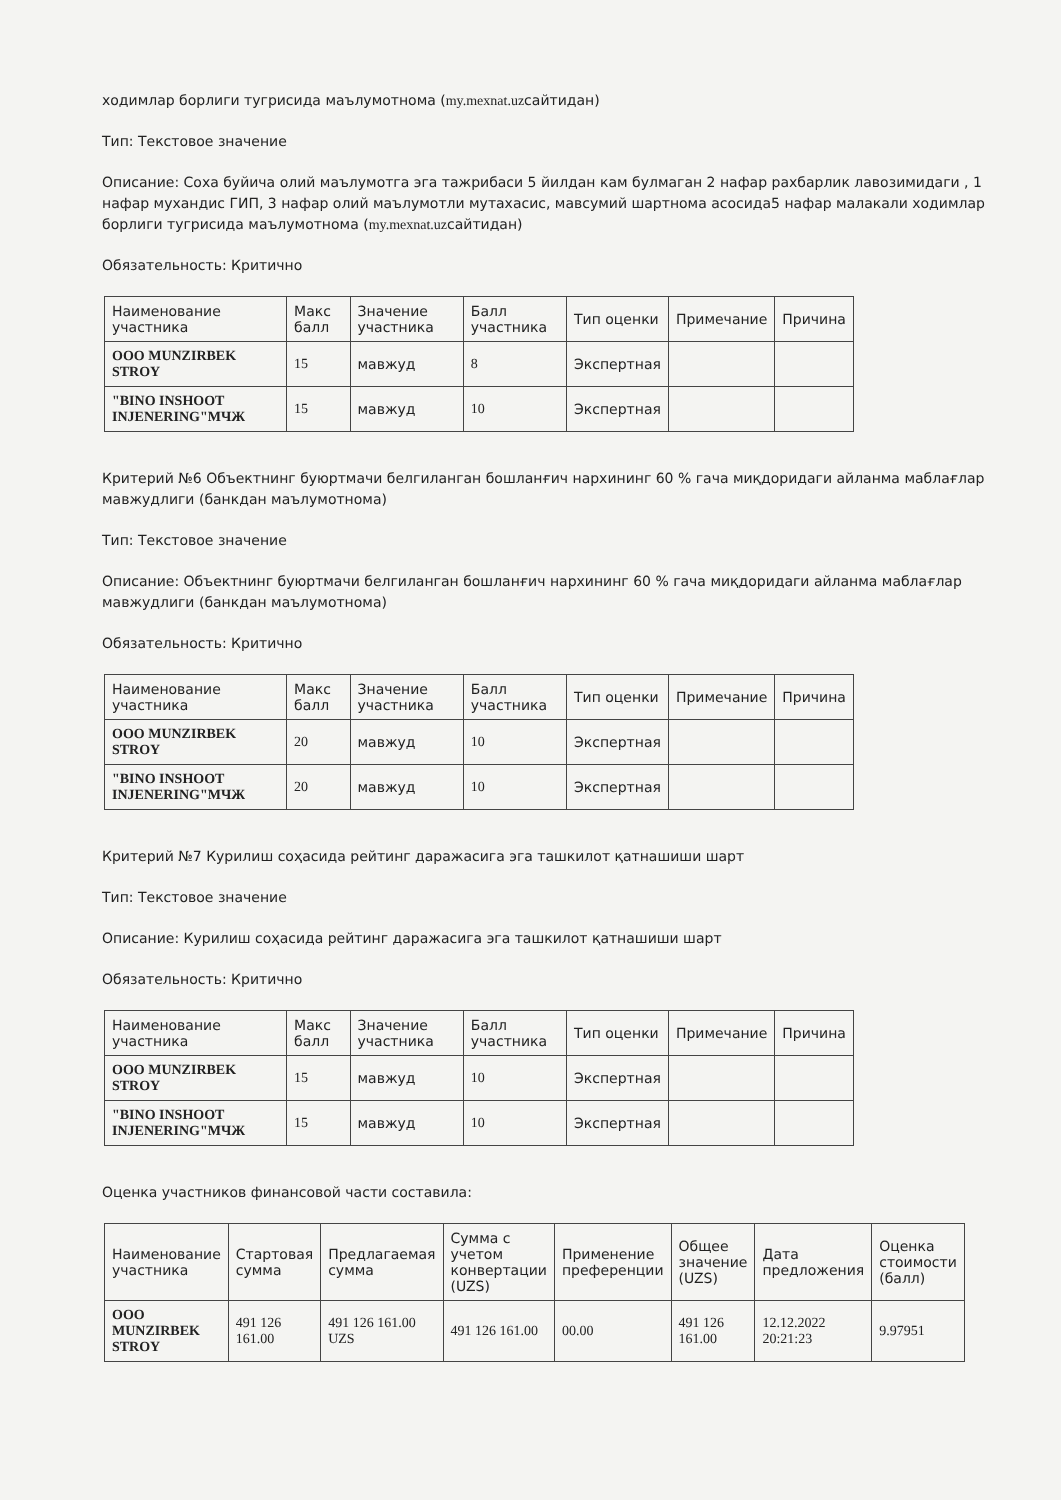ходимлар борлиги тугрисида маълумотнома (my.mexnat.uzсайтидан)
Тип: Текстовое значение
Описание: Соха буйича олий маълумотга эга тажрибаси 5 йилдан кам булмаган 2 нафар рахбарлик лавозимидаги , 1 нафар мухандис ГИП, 3 нафар олий маълумотли мутахасис, мавсумий шартнома асосида5 нафар малакали ходимлар борлиги тугрисида маълумотнома (my.mexnat.uzсайтидан)
Обязательность: Критично
| Наименование участника | Макс балл | Значение участника | Балл участника | Тип оценки | Примечание | Причина |
| --- | --- | --- | --- | --- | --- | --- |
| ООО MUNZIRBEK STROY | 15 | мавжуд | 8 | Экспертная | | |
| "BINO INSHOOT INJENERING"МЧЖ | 15 | мавжуд | 10 | Экспертная | | |
Критерий №6 Объектнинг буюртмачи белгиланган бошланғич нархининг 60 % гача миқдоридаги айланма маблағлар мавжудлиги (банкдан маълумотнома)
Тип: Текстовое значение
Описание: Объектнинг буюртмачи белгиланган бошланғич нархининг 60 % гача миқдоридаги айланма маблағлар мавжудлиги (банкдан маълумотнома)
Обязательность: Критично
| Наименование участника | Макс балл | Значение участника | Балл участника | Тип оценки | Примечание | Причина |
| --- | --- | --- | --- | --- | --- | --- |
| ООО MUNZIRBEK STROY | 20 | мавжуд | 10 | Экспертная | | |
| "BINO INSHOOT INJENERING"МЧЖ | 20 | мавжуд | 10 | Экспертная | | |
Критерий №7 Курилиш соҳасида рейтинг даражасига эга ташкилот қатнашиши шарт
Тип: Текстовое значение
Описание: Курилиш соҳасида рейтинг даражасига эга ташкилот қатнашиши шарт
Обязательность: Критично
| Наименование участника | Макс балл | Значение участника | Балл участника | Тип оценки | Примечание | Причина |
| --- | --- | --- | --- | --- | --- | --- |
| ООО MUNZIRBEK STROY | 15 | мавжуд | 10 | Экспертная | | |
| "BINO INSHOOT INJENERING"МЧЖ | 15 | мавжуд | 10 | Экспертная | | |
Оценка участников финансовой части составила:
| Наименование участника | Стартовая сумма | Предлагаемая сумма | Сумма с учетом конвертации (UZS) | Применение преференции | Общее значение (UZS) | Дата предложения | Оценка стоимости (балл) |
| --- | --- | --- | --- | --- | --- | --- | --- |
| ООО MUNZIRBEK STROY | 491 126 161.00 | 491 126 161.00 UZS | 491 126 161.00 | 00.00 | 491 126 161.00 | 12.12.2022 20:21:23 | 9.97951 |